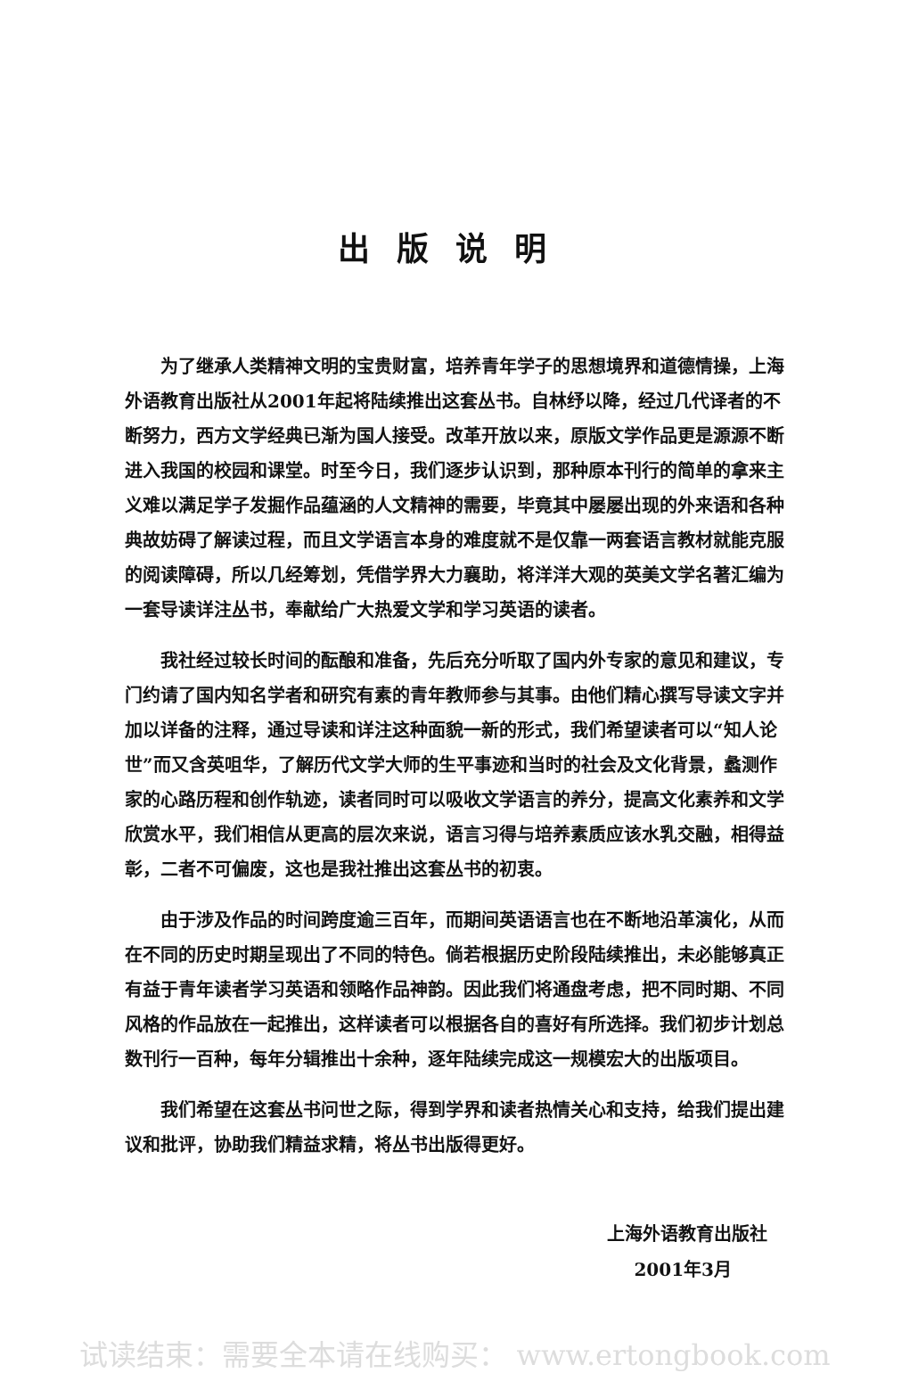出版说明
为了继承人类精神文明的宝贵财富，培养青年学子的思想境界和道德情操，上海外语教育出版社从2001年起将陆续推出这套丛书。自林纾以降，经过几代译者的不断努力，西方文学经典已渐为国人接受。改革开放以来，原版文学作品更是源源不断进入我国的校园和课堂。时至今日，我们逐步认识到，那种原本刊行的简单的拿来主义难以满足学子发掘作品蕴涵的人文精神的需要，毕竟其中屡屡出现的外来语和各种典故妨碍了解读过程，而且文学语言本身的难度就不是仅靠一两套语言教材就能克服的阅读障碍，所以几经筹划，凭借学界大力襄助，将洋洋大观的英美文学名著汇编为一套导读详注丛书，奉献给广大热爱文学和学习英语的读者。
我社经过较长时间的酝酿和准备，先后充分听取了国内外专家的意见和建议，专门约请了国内知名学者和研究有素的青年教师参与其事。由他们精心撰写导读文字并加以详备的注释，通过导读和详注这种面貌一新的形式，我们希望读者可以“知人论世”而又含英咀华，了解历代文学大师的生平事迹和当时的社会及文化背景，蠡测作家的心路历程和创作轨迹，读者同时可以吸收文学语言的养分，提高文化素养和文学欣赏水平，我们相信从更高的层次来说，语言习得与培养素质应该水乳交融，相得益彰，二者不可偏废，这也是我社推出这套丛书的初衷。
由于涉及作品的时间跨度逾三百年，而期间英语语言也在不断地沿革演化，从而在不同的历史时期呈现出了不同的特色。倘若根据历史阶段陆续推出，未必能够真正有益于青年读者学习英语和领略作品神韵。因此我们将通盘考虑，把不同时期、不同风格的作品放在一起推出，这样读者可以根据各自的喜好有所选择。我们初步计划总数刊行一百种，每年分辑推出十余种，逐年陆续完成这一规模宏大的出版项目。
我们希望在这套丛书问世之际，得到学界和读者热情关心和支持，给我们提出建议和批评，协助我们精益求精，将丛书出版得更好。
上海外语教育出版社
2001年3月
试读结束：需要全本请在线购买： www.ertongbook.com